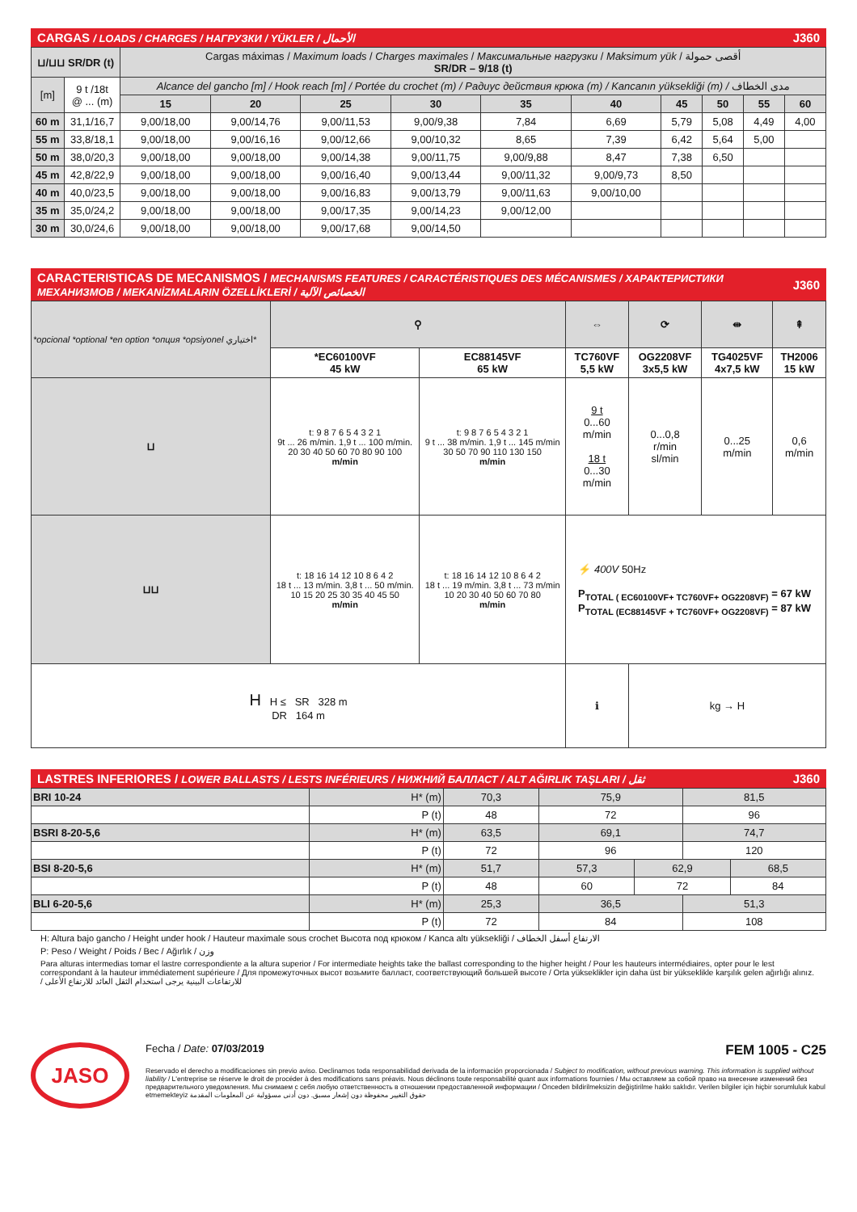CARGAS / LOADS / CHARGES / НАГРУЗКИ / YÜKLER / الأحمال J360
| ⊔/⊔⊔ SR/DR (t) | | Cargas máximas / Maximum loads / Charges maximales / Максимальные нагрузки / Maksimum yük / أقصى حمولة SR/DR – 9/18 (t) | | | | | | | | | |
| [m] | 9 t /18t @ ... (m) | Alcance del gancho [m] / Hook reach [m] / Portée du crochet (m) / Радиус действия крюка (m) / Kancanın yüksekliği (m) / مدى الخطاف | | | | | | | | | |
| | | 15 | 20 | 25 | 30 | 35 | 40 | 45 | 50 | 55 | 60 |
| 60 m | 31,1/16,7 | 9,00/18,00 | 9,00/14,76 | 9,00/11,53 | 9,00/9,38 | 7,84 | 6,69 | 5,79 | 5,08 | 4,49 | 4,00 |
| 55 m | 33,8/18,1 | 9,00/18,00 | 9,00/16,16 | 9,00/12,66 | 9,00/10,32 | 8,65 | 7,39 | 6,42 | 5,64 | 5,00 | |
| 50 m | 38,0/20,3 | 9,00/18,00 | 9,00/18,00 | 9,00/14,38 | 9,00/11,75 | 9,00/9,88 | 8,47 | 7,38 | 6,50 | | |
| 45 m | 42,8/22,9 | 9,00/18,00 | 9,00/18,00 | 9,00/16,40 | 9,00/13,44 | 9,00/11,32 | 9,00/9,73 | 8,50 | | | |
| 40 m | 40,0/23,5 | 9,00/18,00 | 9,00/18,00 | 9,00/16,83 | 9,00/13,79 | 9,00/11,63 | 9,00/10,00 | | | | |
| 35 m | 35,0/24,2 | 9,00/18,00 | 9,00/18,00 | 9,00/17,35 | 9,00/14,23 | 9,00/12,00 | | | | | |
| 30 m | 30,0/24,6 | 9,00/18,00 | 9,00/18,00 | 9,00/17,68 | 9,00/14,50 | | | | | | |
CARACTERISTICAS DE MECANISMOS / MECHANISMS FEATURES / CARACTÉRISTIQUES DES MÉCANISMES / ХАРАКТЕРИСТИКИ МЕХАНИЗМОВ / MEKANİZMALARIN ÖZELLİKLERİ / الخصائص الآلية J360
| *opcional *optional *en option *опция *opsiyonel اختياري* | ⚲ | | ⇔ | ⟳ | ⇹ | ⇞ |
| | *EC60100VF 45 kW | EC88145VF 65 kW | TC760VF 5,5 kW | OG2208VF 3x5,5 kW | TG4025VF 4x7,5 kW | TH2006 15 kW |
| ⊔ | t: 9 8 7 6 5 4 3 2 1 9t ... 26 m/min. 1,9 t ... 100 m/min. 20 30 40 50 60 70 80 90 100 m/min | t: 9 8 7 6 5 4 3 2 1 9 t ... 38 m/min. 1,9 t ... 145 m/min 30 50 70 90 110 130 150 m/min | 9 t 0...60 m/min 18 t 0...30 m/min | 0...0,8 r/min sl/min | 0...25 m/min | 0,6 m/min |
| ⊔⊔ | t: 18 16 14 12 10 8 6 4 2 18 t ... 13 m/min. 3,8 t ... 50 m/min. 10 15 20 25 30 35 40 45 50 m/min | t: 18 16 14 12 10 8 6 4 2 18 t ... 19 m/min. 3,8 t ... 73 m/min 10 20 30 40 50 60 70 80 m/min | ⚡ 400V 50Hz P<sub>TOTAL ( EC60100VF+ TC760VF+ OG2208VF)</sub> = 67 kW P<sub>TOTAL (EC88145VF + TC760VF+ OG2208VF)</sub> = 87 kW | | | |
| H H ≤ SR 328 m DR 164 m | | | ℹ | kg → H | | |
LASTRES INFERIORES / LOWER BALLASTS / LESTS INFÉRIEURS / НИЖНИЙ БАЛЛАСТ / ALT AĞIRLIK TAŞLARI / ثقل J360
| BRI 10-24 | H* (m) | 70,3 | 75,9 | | 81,5 | |
| | P (t) | 48 | 72 | | 96 | |
| BSRI 8-20-5,6 | H* (m) | 63,5 | 69,1 | | 74,7 | |
| | P (t) | 72 | 96 | | 120 | |
| BSI 8-20-5,6 | H* (m) | 51,7 | 57,3 | 62,9 | | 68,5 |
| | P (t) | 48 | 60 | 72 | | 84 |
| BLI 6-20-5,6 | H* (m) | 25,3 | 36,5 | | 51,3 | |
| | P (t) | 72 | 84 | | 108 | |
H: Altura bajo gancho / Height under hook / Hauteur maximale sous crochet Высота под крюком / Kanca altı yüksekliği / الارتفاع أسفل الخطاف
P: Peso / Weight / Poids / Вес / Ağırlık / وزن
Para alturas intermedias tomar el lastre correspondiente a la altura superior / For intermediate heights take the ballast corresponding to the higher height / Pour les hauteurs intermédiaires, opter pour le lest correspondant à la hauteur immédiatement supérieure / Для промежуточных высот возьмите балласт, соответствующий большей высоте / Orta yükseklikler için daha üst bir yükseklikle karşılık gelen ağırlığı alınız. / للارتفاعات البينية يرجى استخدام الثقل العائد للارتفاع الأعلى
JASO
Fecha / Date: 07/03/2019 FEM 1005 - C25
Reservado el derecho a modificaciones sin previo aviso. Declinamos toda responsabilidad derivada de la información proporcionada / Subject to modification, without previous warning. This information is supplied without liability / L'entreprise se réserve le droit de procéder à des modifications sans préavis. Nous déclinons toute responsabilité quant aux informations fournies / Мы оставляем за собой право на внесение изменений без предварительного уведомления. Мы снимаем с себя любую ответственность в отношении предоставленной информации / Önceden bildirilmeksizin değiştirilme hakkı saklıdır. Verilen bilgiler için hiçbir sorumluluk kabul etmemekteyiz حقوق التغيير محفوظة دون إشعار مسبق. دون أدنى مسؤولية عن المعلومات المقدمة